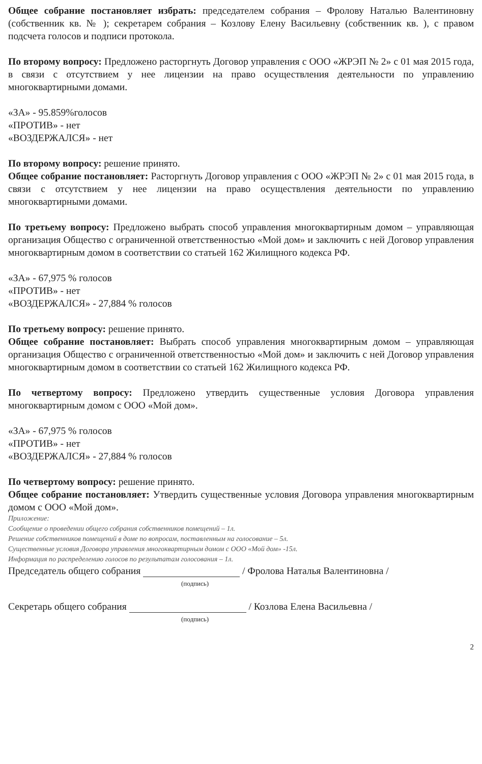Общее собрание постановляет избрать: председателем собрания – Фролову Наталью Валентиновну (собственник кв. № ); секретарем собрания – Козлову Елену Васильевну (собственник кв. ), с правом подсчета голосов и подписи протокола.
По второму вопросу: Предложено расторгнуть Договор управления с ООО «ЖРЭП № 2» с 01 мая 2015 года, в связи с отсутствием у нее лицензии на право осуществления деятельности по управлению многоквартирными домами.
«ЗА» - 95.859%голосов
«ПРОТИВ» - нет
«ВОЗДЕРЖАЛСЯ» - нет
По второму вопросу: решение принято.
Общее собрание постановляет: Расторгнуть Договор управления с ООО «ЖРЭП № 2» с 01 мая 2015 года, в связи с отсутствием у нее лицензии на право осуществления деятельности по управлению многоквартирными домами.
По третьему вопросу: Предложено выбрать способ управления многоквартирным домом – управляющая организация Общество с ограниченной ответственностью «Мой дом» и заключить с ней Договор управления многоквартирным домом в соответствии со статьей 162 Жилищного кодекса РФ.
«ЗА» - 67,975 % голосов
«ПРОТИВ» - нет
«ВОЗДЕРЖАЛСЯ» - 27,884 % голосов
По третьему вопросу: решение принято.
Общее собрание постановляет: Выбрать способ управления многоквартирным домом – управляющая организация Общество с ограниченной ответственностью «Мой дом» и заключить с ней Договор управления многоквартирным домом в соответствии со статьей 162 Жилищного кодекса РФ.
По четвертому вопросу: Предложено утвердить существенные условия Договора управления многоквартирным домом с ООО «Мой дом».
«ЗА» - 67,975 % голосов
«ПРОТИВ» - нет
«ВОЗДЕРЖАЛСЯ» - 27,884 % голосов
По четвертому вопросу: решение принято.
Общее собрание постановляет: Утвердить существенные условия Договора управления многоквартирным домом с ООО «Мой дом».
Приложение:
Сообщение о проведении общего собрания собственников помещений – 1л.
Решение собственников помещений в доме по вопросам, поставленным на голосование – 5л.
Существенные условия Договора управления многоквартирным домом с ООО «Мой дом» -15л.
Информация по распределению голосов по результатам голосования – 1л.
Председатель общего собрания / Фролова Наталья Валентиновна /
(подпись)
Секретарь общего собрания / Козлова Елена Васильевна /
(подпись)
2